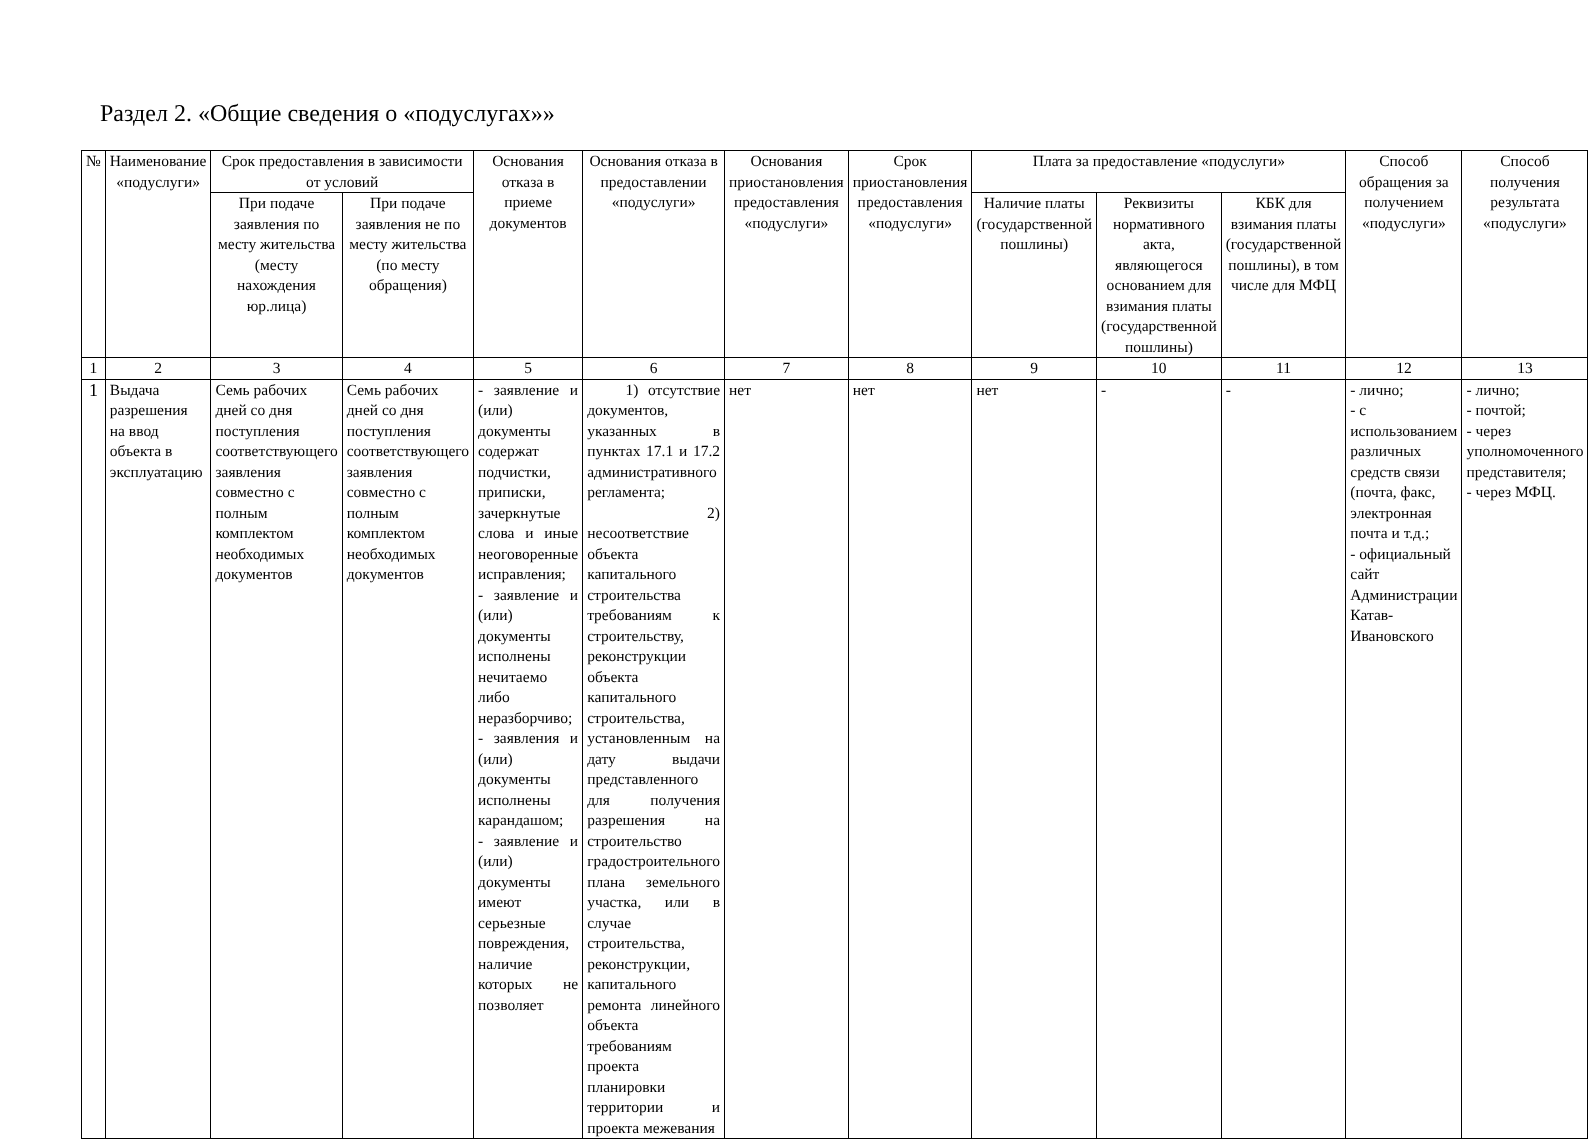Раздел 2. «Общие сведения о «подуслугах»»
| № | Наименование «подуслуги» | Срок предоставления в зависимости от условий | | Основания отказа в приеме документов | Основания отказа в предоставлении «подуслуги» | Основания приостановления предоставления «подуслуги» | Срок приостановления предоставления «подуслуги» | Плата за предоставление «подуслуги» | | | Способ обращения за получением «подуслуги» | Способ получения результата «подуслуги» |
| --- | --- | --- | --- | --- | --- | --- | --- | --- | --- | --- | --- | --- |
| | | При подаче заявления по месту жительства (месту нахождения юр.лица) | При подаче заявления не по месту жительства (по месту обращения) | | | | | Наличие платы (государственной пошлины) | Реквизиты нормативного акта, являющегося основанием для взимания платы (государственной пошлины) | КБК для взимания платы (государственной пошлины), в том числе для МФЦ | | |
| 1 | 2 | 3 | 4 | 5 | 6 | 7 | 8 | 9 | 10 | 11 | 12 | 13 |
| 1 | Выдача разрешения на ввод объекта в эксплуатацию | Семь рабочих дней со дня поступления соответствующего заявления совместно с полным комплектом необходимых документов | Семь рабочих дней со дня поступления соответствующего заявления совместно с полным комплектом необходимых документов | - заявление и (или) документы содержат подчистки, приписки, зачеркнутые слова и иные неоговоренные исправления; - заявление и (или) документы исполнены нечитаемо либо неразборчиво; - заявления и (или) документы исполнены карандашом; - заявление и (или) документы имеют серьезные повреждения, наличие которых не позволяет | 1) отсутствие документов, указанных в пунктах 17.1 и 17.2 административного регламента; 2) несоответствие объекта капитального строительства требованиям к строительству, реконструкции объекта капитального строительства, установленным на дату выдачи представленного для получения разрешения на строительство градостроительного плана земельного участка, или в случае строительства, реконструкции, капитального ремонта линейного объекта требованиям проекта планировки территории и проекта межевания | нет | нет | нет | - | - | - лично; - с использованием различных средств связи (почта, факс, электронная почта и т.д.; - официальный сайт Администрации Катав-Ивановского | - лично; - почтой; - через уполномоченного представителя; - через МФЦ. |